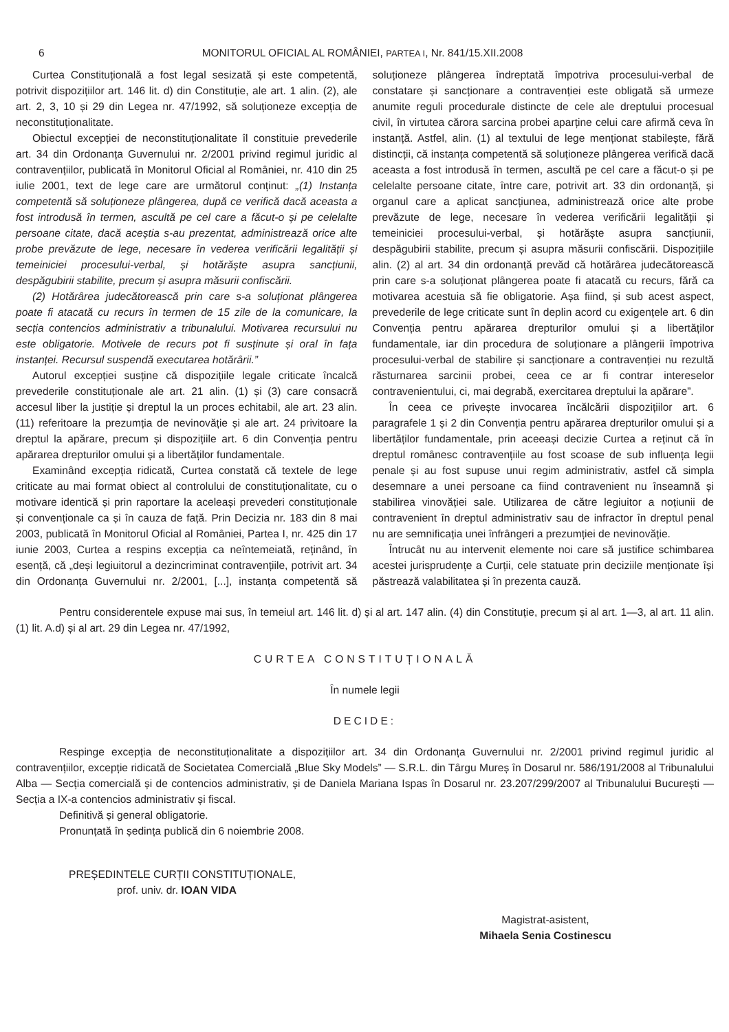6 MONITORUL OFICIAL AL ROMÂNIEI, PARTEA I, Nr. 841/15.XII.2008
Curtea Constituțională a fost legal sesizată și este competentă, potrivit dispozițiilor art. 146 lit. d) din Constituție, ale art. 1 alin. (2), ale art. 2, 3, 10 și 29 din Legea nr. 47/1992, să soluționeze excepția de neconstituționalitate.
Obiectul excepției de neconstituționalitate îl constituie prevederile art. 34 din Ordonanța Guvernului nr. 2/2001 privind regimul juridic al contravențiilor, publicată în Monitorul Oficial al României, nr. 410 din 25 iulie 2001, text de lege care are următorul conținut: „(1) Instanța competentă să soluționeze plângerea, după ce verifică dacă aceasta a fost introdusă în termen, ascultă pe cel care a făcut-o și pe celelalte persoane citate, dacă aceștia s-au prezentat, administrează orice alte probe prevăzute de lege, necesare în vederea verificării legalității și temeiniciei procesului-verbal, și hotărăște asupra sancțiunii, despăgubirii stabilite, precum și asupra măsurii confiscării.
(2) Hotărârea judecătorească prin care s-a soluționat plângerea poate fi atacată cu recurs în termen de 15 zile de la comunicare, la secția contencios administrativ a tribunalului. Motivarea recursului nu este obligatorie. Motivele de recurs pot fi susținute și oral în fața instanței. Recursul suspendă executarea hotărârii.”
Autorul excepției susține că dispozițiile legale criticate încalcă prevederile constituționale ale art. 21 alin. (1) și (3) care consacră accesul liber la justiție și dreptul la un proces echitabil, ale art. 23 alin. (11) referitoare la prezumția de nevinovăție și ale art. 24 privitoare la dreptul la apărare, precum și dispozițiile art. 6 din Convenția pentru apărarea drepturilor omului și a libertăților fundamentale.
Examinând excepția ridicată, Curtea constată că textele de lege criticate au mai format obiect al controlului de constituționalitate, cu o motivare identică și prin raportare la aceleași prevederi constituționale și convenționale ca și în cauza de față. Prin Decizia nr. 183 din 8 mai 2003, publicată în Monitorul Oficial al României, Partea I, nr. 425 din 17 iunie 2003, Curtea a respins excepția ca neîntemeiată, reținând, în esență, că „deși legiuitorul a dezincriminat contravențiile, potrivit art. 34 din Ordonanța Guvernului nr. 2/2001, [...], instanța competentă să soluționeze plângerea îndreptată împotriva procesului-verbal de constatare și sancționare a contravenției este obligată să urmeze anumite reguli procedurale distincte de cele ale dreptului procesual civil, în virtutea cărora sarcina probei aparține celui care afirmă ceva în instanță. Astfel, alin. (1) al textului de lege menționat stabilește, fără distincții, că instanța competentă să soluționeze plângerea verifică dacă aceasta a fost introdusă în termen, ascultă pe cel care a făcut-o și pe celelalte persoane citate, între care, potrivit art. 33 din ordonanță, și organul care a aplicat sancțiunea, administrează orice alte probe prevăzute de lege, necesare în vederea verificării legalității și temeiniciei procesului-verbal, și hotărăște asupra sancțiunii, despăgubirii stabilite, precum și asupra măsurii confiscării. Dispozițiile alin. (2) al art. 34 din ordonanță prevăd că hotărârea judecătorească prin care s-a soluționat plângerea poate fi atacată cu recurs, fără ca motivarea acestuia să fie obligatorie. Așa fiind, și sub acest aspect, prevederile de lege criticate sunt în deplin acord cu exigențele art. 6 din Convenția pentru apărarea drepturilor omului și a libertăților fundamentale, iar din procedura de soluționare a plângerii împotriva procesului-verbal de stabilire și sancționare a contravenției nu rezultă răsturnarea sarcinii probei, ceea ce ar fi contrar intereselor contravenientului, ci, mai degrabă, exercitarea dreptului la apărare”.
În ceea ce privește invocarea încălcării dispozițiilor art. 6 paragrafele 1 și 2 din Convenția pentru apărarea drepturilor omului și a libertăților fundamentale, prin aceeași decizie Curtea a reținut că în dreptul românesc contravențiile au fost scoase de sub influența legii penale și au fost supuse unui regim administrativ, astfel că simpla desemnare a unei persoane ca fiind contravenient nu înseamnă și stabilirea vinovăției sale. Utilizarea de către legiuitor a noțiunii de contravenient în dreptul administrativ sau de infractor în dreptul penal nu are semnificația unei înfrângeri a prezumției de nevinovăție.
Întrucât nu au intervenit elemente noi care să justifice schimbarea acestei jurisprudențe a Curții, cele statuate prin deciziile menționate își păstrează valabilitatea și în prezenta cauză.
Pentru considerentele expuse mai sus, în temeiul art. 146 lit. d) și al art. 147 alin. (4) din Constituție, precum și al art. 1—3, al art. 11 alin. (1) lit. A.d) și al art. 29 din Legea nr. 47/1992,
CURTEA CONSTITUȚIONALĂ
În numele legii
DECIDE:
Respinge excepția de neconstituționalitate a dispozițiilor art. 34 din Ordonanța Guvernului nr. 2/2001 privind regimul juridic al contravențiilor, excepție ridicată de Societatea Comercială „Blue Sky Models” — S.R.L. din Târgu Mureș în Dosarul nr. 586/191/2008 al Tribunalului Alba — Secția comercială și de contencios administrativ, și de Daniela Mariana Ispas în Dosarul nr. 23.207/299/2007 al Tribunalului București — Secția a IX-a contencios administrativ și fiscal.
Definitivă și general obligatorie.
Pronunțată în ședința publică din 6 noiembrie 2008.
PREȘEDINTELE CURȚII CONSTITUȚIONALE,
prof. univ. dr. IOAN VIDA
Magistrat-asistent,
Mihaela Senia Costinescu